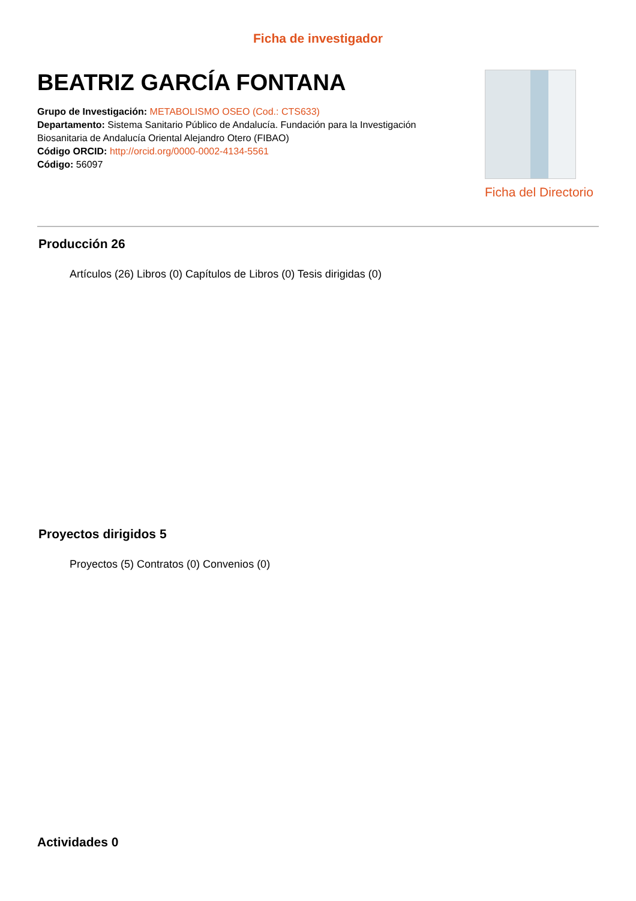Ficha de investigador
BEATRIZ GARCÍA FONTANA
Grupo de Investigación: METABOLISMO OSEO (Cod.: CTS633)
Departamento: Sistema Sanitario Público de Andalucía. Fundación para la Investigación Biosanitaria de Andalucía Oriental Alejandro Otero (FIBAO)
Código ORCID: http://orcid.org/0000-0002-4134-5561
Código: 56097
Ficha del Directorio
Producción 26
Artículos (26) Libros (0) Capítulos de Libros (0) Tesis dirigidas (0)
Proyectos dirigidos 5
Proyectos (5) Contratos (0) Convenios (0)
Actividades 0